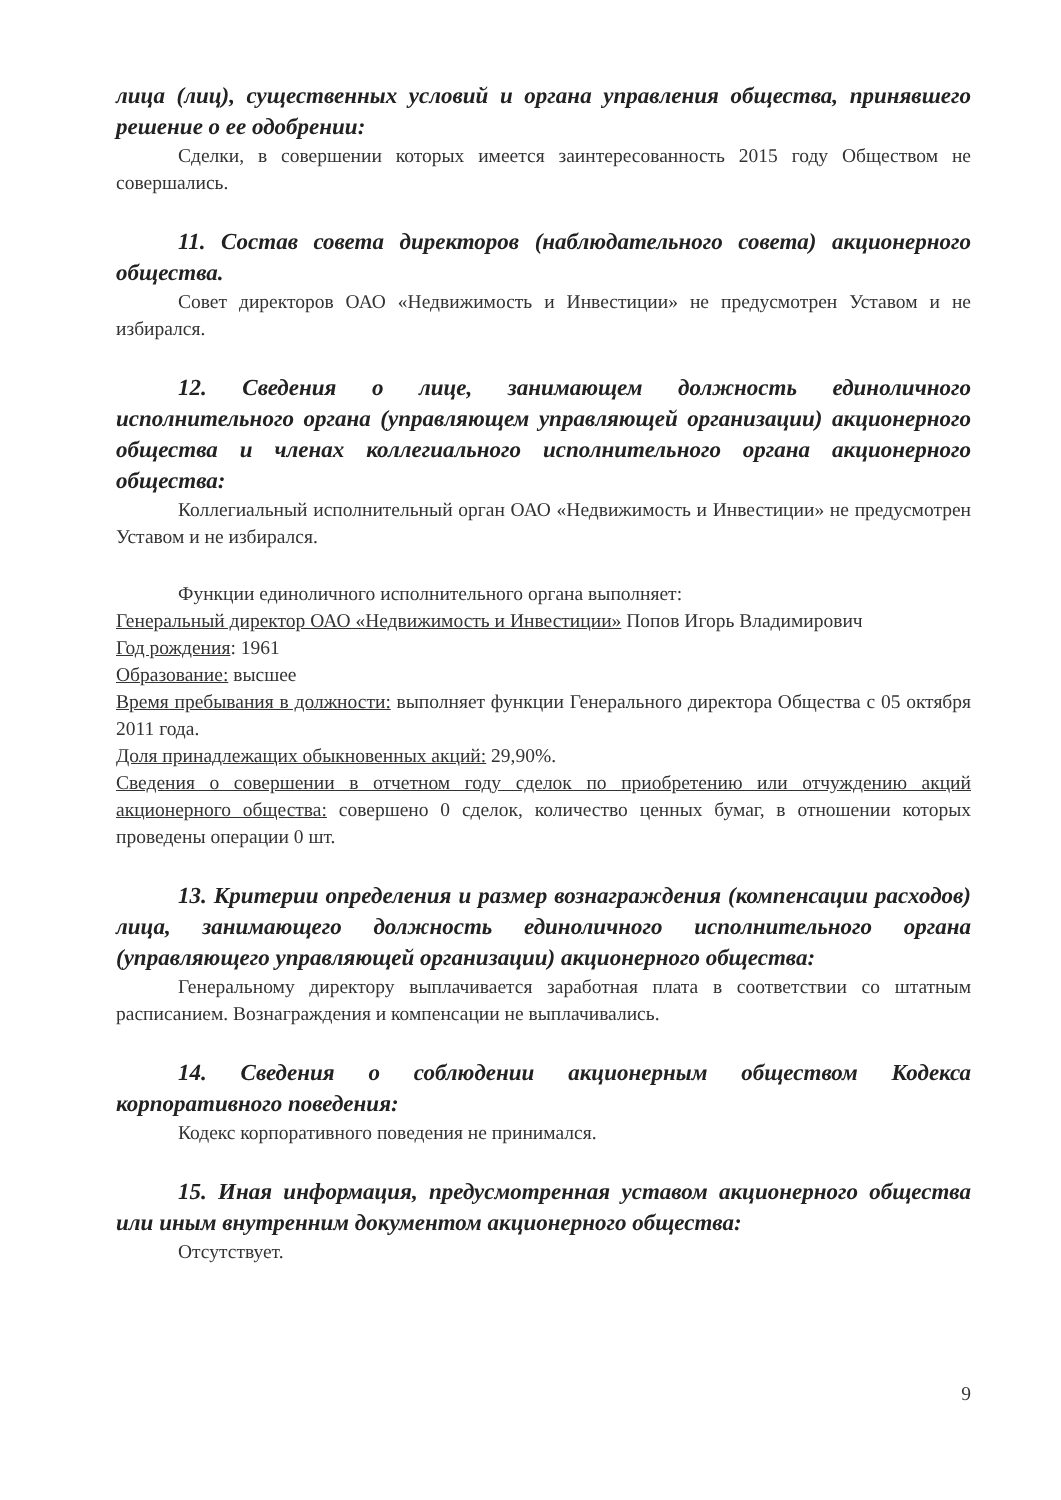лица (лиц), существенных условий и органа управления общества, принявшего решение о ее одобрении:
Сделки, в совершении которых имеется заинтересованность 2015 году Обществом не совершались.
11. Состав совета директоров (наблюдательного совета) акционерного общества.
Совет директоров ОАО «Недвижимость и Инвестиции» не предусмотрен Уставом и не избирался.
12. Сведения о лице, занимающем должность единоличного исполнительного органа (управляющем управляющей организации) акционерного общества и членах коллегиального исполнительного органа акционерного общества:
Коллегиальный исполнительный орган ОАО «Недвижимость и Инвестиции» не предусмотрен Уставом и не избирался.
Функции единоличного исполнительного органа выполняет:
Генеральный директор ОАО «Недвижимость и Инвестиции» Попов Игорь Владимирович
Год рождения: 1961
Образование: высшее
Время пребывания в должности: выполняет функции Генерального директора Общества с 05 октября 2011 года.
Доля принадлежащих обыкновенных акций: 29,90%.
Сведения о совершении в отчетном году сделок по приобретению или отчуждению акций акционерного общества: совершено 0 сделок, количество ценных бумаг, в отношении которых проведены операции 0 шт.
13. Критерии определения и размер вознаграждения (компенсации расходов) лица, занимающего должность единоличного исполнительного органа (управляющего управляющей организации) акционерного общества:
Генеральному директору выплачивается заработная плата в соответствии со штатным расписанием. Вознаграждения и компенсации не выплачивались.
14. Сведения о соблюдении акционерным обществом Кодекса корпоративного поведения:
Кодекс корпоративного поведения не принимался.
15. Иная информация, предусмотренная уставом акционерного общества или иным внутренним документом акционерного общества:
Отсутствует.
9